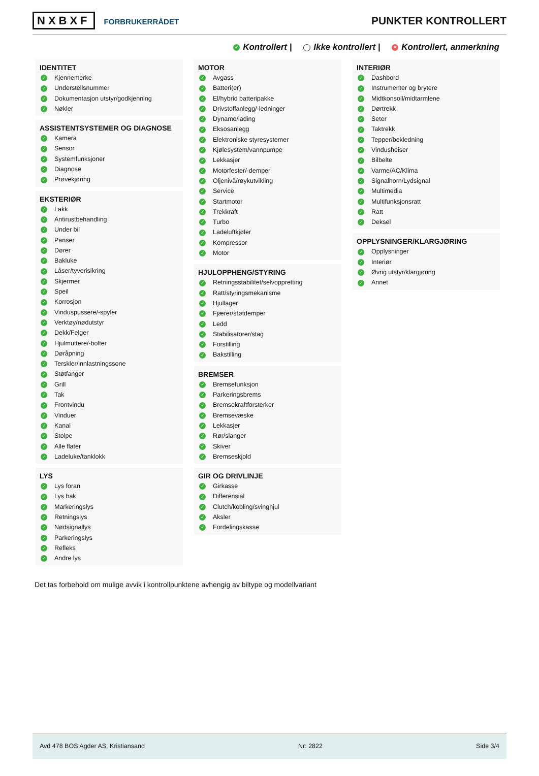NXBXF FORBRUKERRÅDET
PUNKTER KONTROLLERT
✓ Kontrollert | Ikke kontrollert | ✕ Kontrollert, anmerkning
IDENTITET
✓ Kjennemerke
✓ Understellsnummer
✓ Dokumentasjon utstyr/godkjenning
✓ Nøkler
ASSISTENTSYSTEMER OG DIAGNOSE
✓ Kamera
✓ Sensor
✓ Systemfunksjoner
✓ Diagnose
✓ Prøvekjøring
EKSTERIØR
✓ Lakk
✓ Antirustbehandling
✓ Under bil
✓ Panser
✓ Dører
✓ Bakluke
✓ Låser/tyverisikring
✓ Skjermer
✓ Speil
✓ Korrosjon
✓ Vinduspussere/-spyler
✓ Verktøy/nødutstyr
✓ Dekk/Felger
✓ Hjulmuttere/-bolter
✓ Døråpning
✓ Terskler/innlastningssone
✓ Støtfanger
✓ Grill
✓ Tak
✓ Frontvindu
✓ Vinduer
✓ Kanal
✓ Stolpe
✓ Alle flater
✓ Ladeluke/tanklokk
LYS
✓ Lys foran
✓ Lys bak
✓ Markeringslys
✓ Retningslys
✓ Nødsignallys
✓ Parkeringslys
✓ Refleks
✓ Andre lys
MOTOR
✓ Avgass
✓ Batteri(er)
✓ El/hybrid batteripakke
✓ Drivstoffanlegg/-ledninger
✓ Dynamo/lading
✓ Eksosanlegg
✓ Elektroniske styresystemer
✓ Kjølesystem/vannpumpe
✓ Lekkasjer
✓ Motorfester/-demper
✓ Oljenivå/røykutvikling
✓ Service
✓ Startmotor
✓ Trekkraft
✓ Turbo
✓ Ladeluftkjøler
✓ Kompressor
✓ Motor
HJULOPPHENG/STYRING
✓ Retningsstabilitet/selvoppretting
✓ Ratt/styringsmekanisme
✓ Hjullager
✓ Fjærer/støtdemper
✓ Ledd
✓ Stabilisatorer/stag
✓ Forstilling
✓ Bakstilling
BREMSER
✓ Bremsefunksjon
✓ Parkeringsbrems
✓ Bremsekraftforsterker
✓ Bremsevæske
✓ Lekkasjer
✓ Rør/slanger
✓ Skiver
✓ Bremseskjold
GIR OG DRIVLINJE
✓ Girkasse
✓ Differensial
✓ Clutch/kobling/svinghjul
✓ Aksler
✓ Fordelingskasse
INTERIØR
✓ Dashbord
✓ Instrumenter og brytere
✓ Midtkonsoll/midtarmlene
✓ Dørtrekk
✓ Seter
✓ Taktrekk
✓ Tepper/bekledning
✓ Vindusheiser
✓ Bilbelte
✓ Varme/AC/Klima
✓ Signalhorn/Lydsignal
✓ Multimedia
✓ Multifunksjonsratt
✓ Ratt
✓ Deksel
OPPLYSNINGER/KLARGJØRING
✓ Opplysninger
✓ Interiør
✓ Øvrig utstyr/klargjøring
✓ Annet
Det tas forbehold om mulige avvik i kontrollpunktene avhengig av biltype og modellvariant
Avd 478 BOS Agder AS, Kristiansand Nr: 2822 Side 3/4